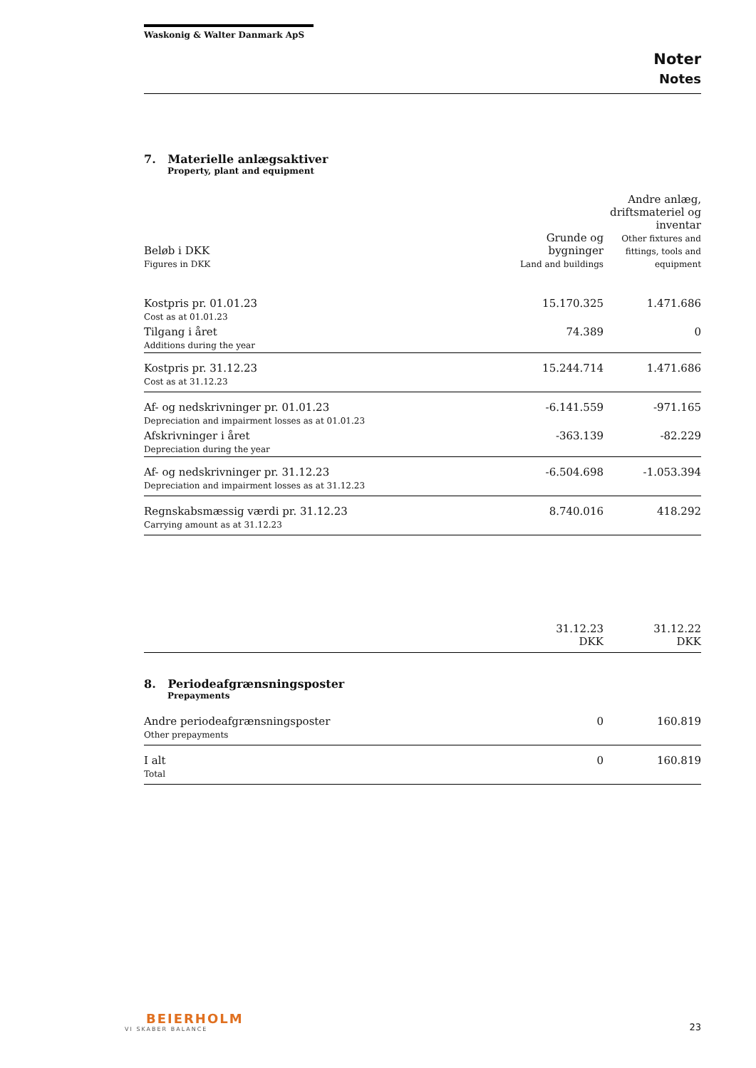Waskonig & Walter Danmark ApS
Noter
Notes
7. Materielle anlægsaktiver
Property, plant and equipment
| Beløb i DKK Figures in DKK | Grunde og bygninger Land and buildings | Andre anlæg, driftsmateriel og inventar Other fixtures and fittings, tools and equipment |
| --- | --- | --- |
| Kostpris pr. 01.01.23 Cost as at 01.01.23 | 15.170.325 | 1.471.686 |
| Tilgang i året Additions during the year | 74.389 | 0 |
| Kostpris pr. 31.12.23 Cost as at 31.12.23 | 15.244.714 | 1.471.686 |
| Af- og nedskrivninger pr. 01.01.23 Depreciation and impairment losses as at 01.01.23 | -6.141.559 | -971.165 |
| Afskrivninger i året Depreciation during the year | -363.139 | -82.229 |
| Af- og nedskrivninger pr. 31.12.23 Depreciation and impairment losses as at 31.12.23 | -6.504.698 | -1.053.394 |
| Regnskabsmæssig værdi pr. 31.12.23 Carrying amount as at 31.12.23 | 8.740.016 | 418.292 |
| | 31.12.23 DKK | 31.12.22 DKK |
8. Periodeafgrænsningsposter
Prepayments
| Andre periodeafgrænsningsposter Other prepayments | 0 | 160.819 |
| I alt Total | 0 | 160.819 |
BEIERHOLM
VI SKABER BALANCE
23